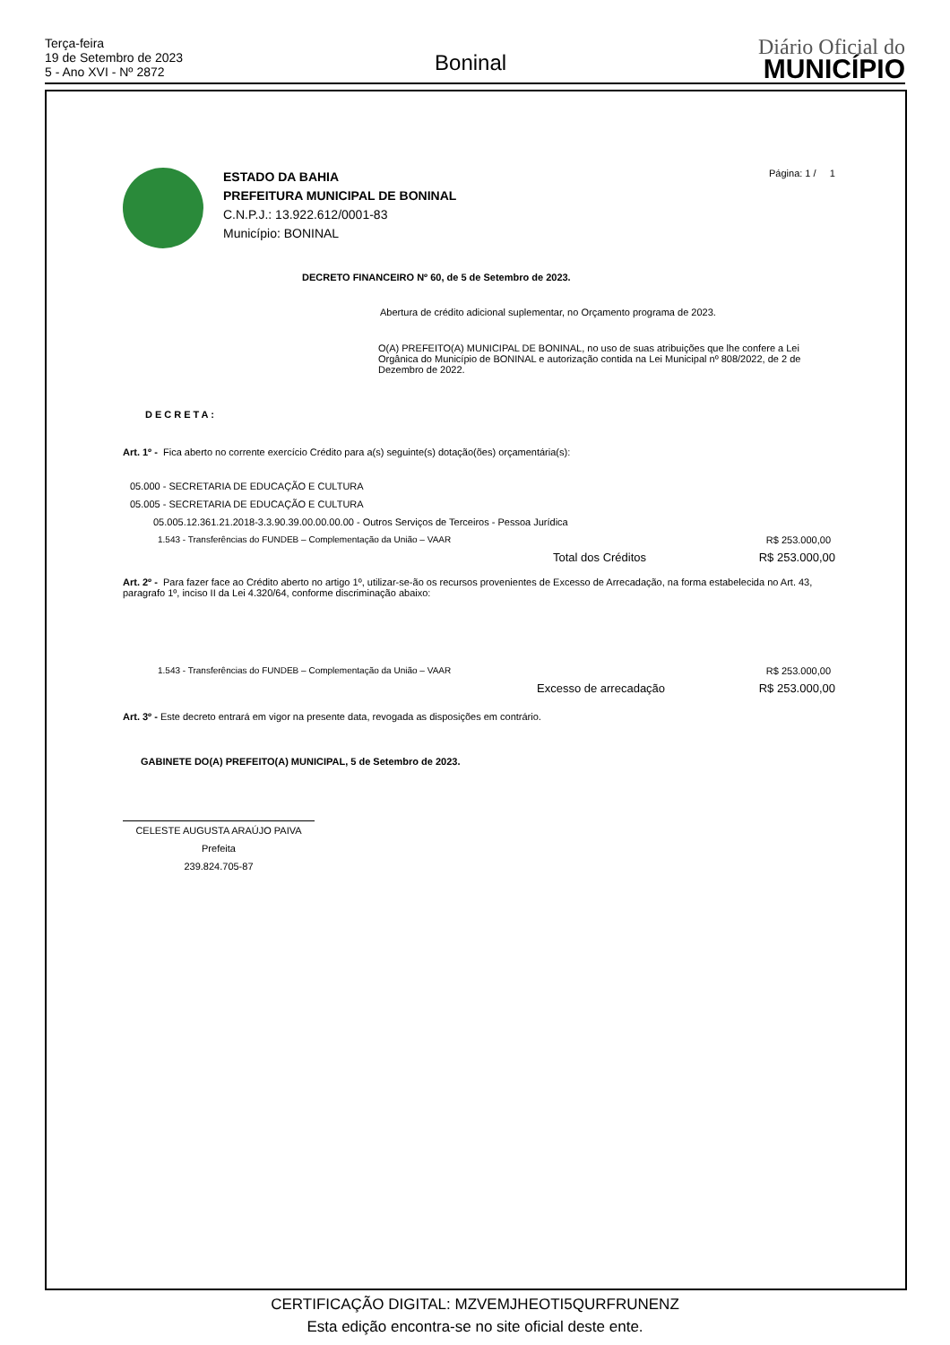Terça-feira
19 de Setembro de 2023
5 - Ano XVI - Nº 2872
Boninal
Diário Oficial do
MUNICÍPIO
ESTADO DA BAHIA
PREFEITURA MUNICIPAL DE BONINAL
C.N.P.J.: 13.922.612/0001-83
Município: BONINAL
Página: 1 / 1
DECRETO FINANCEIRO Nº 60, de 5 de Setembro de 2023.
Abertura de crédito adicional suplementar, no Orçamento programa de 2023.
O(A) PREFEITO(A) MUNICIPAL DE BONINAL, no uso de suas atribuições que lhe confere a Lei Orgânica do Município de BONINAL e autorização contida na Lei Municipal nº 808/2022, de 2 de Dezembro de 2022.
DECRETA:
Art. 1º - Fica aberto no corrente exercício Crédito para a(s) seguinte(s) dotação(ões) orçamentária(s):
05.000 - SECRETARIA DE EDUCAÇÃO E CULTURA
05.005 - SECRETARIA DE EDUCAÇÃO E CULTURA
05.005.12.361.21.2018-3.3.90.39.00.00.00.00 - Outros Serviços de Terceiros - Pessoa Jurídica
1.543 - Transferências do FUNDEB – Complementação da União – VAAR R$ 253.000,00
Total dos Créditos R$ 253.000,00
Art. 2º - Para fazer face ao Crédito aberto no artigo 1º, utilizar-se-ão os recursos provenientes de Excesso de Arrecadação, na forma estabelecida no Art. 43, paragrafo 1º, inciso II da Lei 4.320/64, conforme discriminação abaixo:
1.543 - Transferências do FUNDEB – Complementação da União – VAAR R$ 253.000,00
Excesso de arrecadação R$ 253.000,00
Art. 3º - Este decreto entrará em vigor na presente data, revogada as disposições em contrário.
GABINETE DO(A) PREFEITO(A) MUNICIPAL, 5 de Setembro de 2023.
CELESTE AUGUSTA ARAÚJO PAIVA
Prefeita
239.824.705-87
CERTIFICAÇÃO DIGITAL: MZVEMJHEOTI5QURFRUNENZ
Esta edição encontra-se no site oficial deste ente.